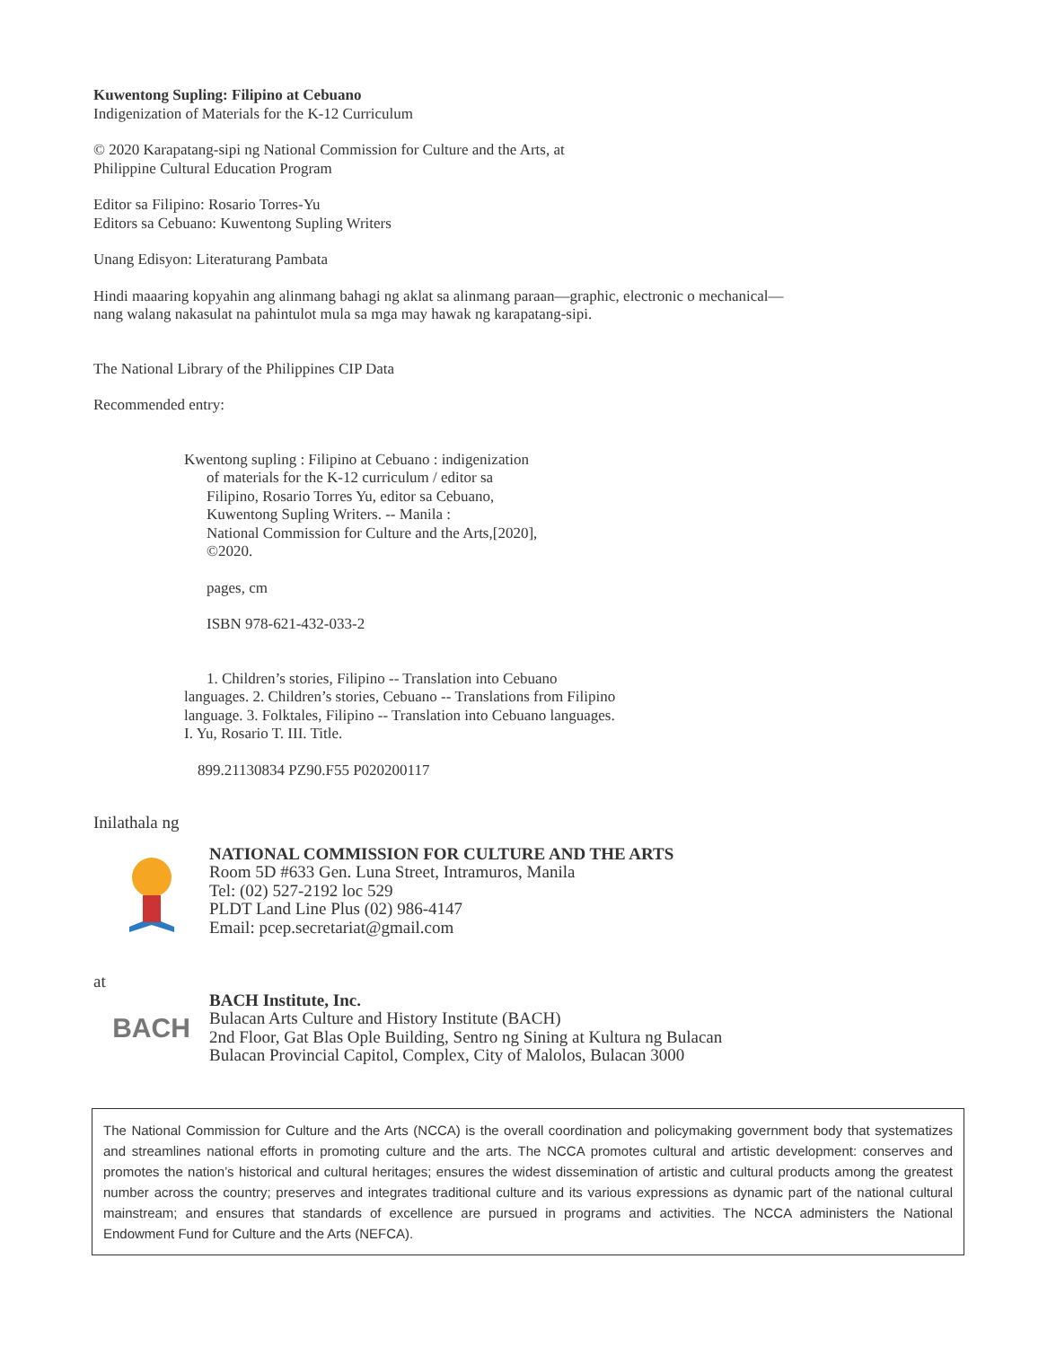Kuwentong Supling: Filipino at Cebuano
Indigenization of Materials for the K-12 Curriculum
© 2020 Karapatang-sipi ng National Commission for Culture and the Arts, at
Philippine Cultural Education Program
Editor sa Filipino: Rosario Torres-Yu
Editors sa Cebuano: Kuwentong Supling Writers
Unang Edisyon: Literaturang Pambata
Hindi maaaring kopyahin ang alinmang bahagi ng aklat sa alinmang paraan—graphic, electronic o mechanical—
nang walang nakasulat na pahintulot mula sa mga may hawak ng karapatang-sipi.
The National Library of the Philippines CIP Data
Recommended entry:
Kwentong supling : Filipino at Cebuano : indigenization
of materials for the K-12 curriculum / editor sa
Filipino, Rosario Torres Yu, editor sa Cebuano,
Kuwentong Supling Writers. -- Manila :
National Commission for Culture and the Arts,[2020],
©2020.
pages, cm
ISBN 978-621-432-033-2
1. Children’s stories, Filipino -- Translation into Cebuano
languages. 2. Children’s stories, Cebuano -- Translations from Filipino language. 3. Folktales, Filipino -- Translation into Cebuano languages. I. Yu, Rosario T. III. Title.
899.21130834 PZ90.F55 P020200117
Inilathala ng
NATIONAL COMMISSION FOR CULTURE AND THE ARTS
Room 5D #633 Gen. Luna Street, Intramuros, Manila
Tel: (02) 527-2192 loc 529
PLDT Land Line Plus (02) 986-4147
Email: pcep.secretariat@gmail.com
at
BACH
BACH Institute, Inc.
Bulacan Arts Culture and History Institute (BACH)
2nd Floor, Gat Blas Ople Building, Sentro ng Sining at Kultura ng Bulacan
Bulacan Provincial Capitol, Complex, City of Malolos, Bulacan 3000
The National Commission for Culture and the Arts (NCCA) is the overall coordination and policymaking government body that systematizes and streamlines national efforts in promoting culture and the arts. The NCCA promotes cultural and artistic development: conserves and promotes the nation’s historical and cultural heritages; ensures the widest dissemination of artistic and cultural products among the greatest number across the country; preserves and integrates traditional culture and its various expressions as dynamic part of the national cultural mainstream; and ensures that standards of excellence are pursued in programs and activities. The NCCA administers the National Endowment Fund for Culture and the Arts (NEFCA).